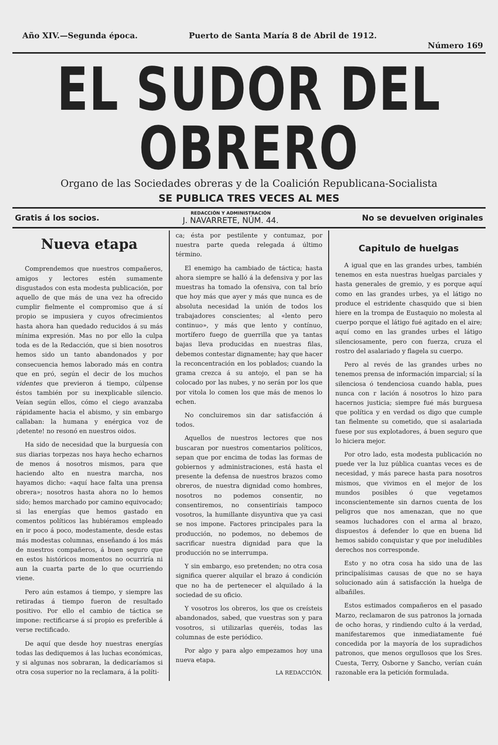Año XIV.—Segunda época. Puerto de Santa María 8 de Abril de 1912. Número 169
EL SUDOR DEL OBRERO
Organo de las Sociedades obreras y de la Coalición Republicana-Socialista
SE PUBLICA TRES VECES AL MES
Gratis á los socios. REDACCIÓN Y ADMINISTRACIÓN
J. NAVARRETE, NÚM. 44. No se devuelven originales
Nueva etapa
Comprendemos que nuestros compañeros, amigos y lectores estén sumamente disgustados con esta modesta publicación, por aquello de que más de una vez ha ofrecido cumplir fielmente el compromiso que á sí propio se impusiera y cuyos ofrecimientos hasta ahora han quedado reducidos á su más mínima expresión. Mas no por ello la culpa toda es de la Redacción, que si bien nosotros hemos sido un tanto abandonados y por consecuencia hemos laborado más en contra que en pró, según el decir de los muchos videntes que previeron á tiempo, cúlpense éstos también por su inexplicable silencio. Veían según ellos, cómo el ciego avanzaba rápidamente hacia el abismo, y sin embargo callaban: la humana y enérgica voz de ¡detente! no resonó en nuestros oidos.
Ha sido de necesidad que la burguesía con sus diarias torpezas nos haya hecho echarnos de menos á nosotros mismos, para que haciendo alto en nuestra marcha, nos hayamos dicho: «aquí hace falta una prensa obrera»; nosotros hasta ahora no lo hemos sido; hemos marchado por camino equivocado; si las energías que hemos gastado en comentos políticos las hubiéramos empleado en ir poco á poco, modestamente, desde estas más modestas columnas, enseñando á los más de nuestros compañeros, á buen seguro que en estos históricos momentos no ocurriría ni aun la cuarta parte de lo que ocurriendo viene.
Pero aún estamos á tiempo, y siempre las retiradas á tiempo fueron de resultado positivo. Por ello el cambio de táctica se impone: rectificarse á sí propio es preferible á verse rectificado.
De aquí que desde hoy nuestras energías todas las dediquemos á las luchas económicas, y si algunas nos sobraran, la dedicaríamos si otra cosa superior no la reclamara, á la políti-
ca; ésta por pestilente y contumaz, por nuestra parte queda relegada á último término.
El enemigo ha cambiado de táctica; hasta ahora siempre se halló á la defensiva y por las muestras ha tomado la ofensiva, con tal brío que hoy más que ayer y más que nunca es de absoluta necesidad la unión de todos los trabajadores conscientes; al «lento pero continuo», y más que lento y contínuo, mortífero fuego de guerrilla que ya tantas bajas lleva producidas en nuestras filas, debemos contestar dignamente; hay que hacer la reconcentración en los poblados; cuando la grama crezca á su antojo, el pan se ha colocado por las nubes, y no serán por los que por vitola lo comen los que más de menos lo echen.
No concluiremos sin dar satisfacción á todos.
Aquellos de nuestros lectores que nos buscaran por nuestros comentarios políticos, sepan que por encima de todas las formas de gobiernos y administraciones, está hasta el presente la defensa de nuestros brazos como obreros, de nuestra dignidad como hombres, nosotros no podemos consentir, no consentiremos, no consentiríais tampoco vosotros, la humillante disyuntiva que ya casi se nos impone. Factores principales para la producción, no podemos, no debemos de sacrificar nuestra dignidad para que la producción no se interrumpa.
Y sin embargo, eso pretenden; no otra cosa significa querer alquilar el brazo á condición que no ha de pertenecer el alquilado á la sociedad de su oficio.
Y vosotros los obreros, los que os creísteis abandonados, sabed, que vuestras son y para vosotros, si utilizarlas queréis, todas las columnas de este periódico.
Por algo y para algo empezamos hoy una nueva etapa.
LA REDACCIÓN.
Capitulo de huelgas
A igual que en las grandes urbes, también tenemos en esta nuestras huelgas parciales y hasta generales de gremio, y es porque aquí como en las grandes urbes, ya el látigo no produce el estridente chasquido que si bien hiere en la trompa de Eustaquio no molesta al cuerpo porque el látigo fué agitado en el aire; aquí como en las grandes urbes el látigo silenciosamente, pero con fuerza, cruza el rostro del asalariado y flagela su cuerpo.
Pero al revés de las grandes urbes no tenemos prensa de información imparcial; sí la silenciosa ó tendenciosa cuando habla, pues nunca con r lación á nosotros lo hizo para hacernos justicia; siempre fué más burguesa que política y en verdad os digo que cumple tan fielmente su cometido, que si asalariada fuese por sus explotadores, á buen seguro que lo hiciera mejor.
Por otro lado, esta modesta publicación no puede ver la luz pública cuantas veces es de necesidad, y más parece hasta para nosotros mismos, que vivimos en el mejor de los mundos posibles ó que vegetamos inconscientemente sin darnos cuenta de los peligros que nos amenazan, que no que seamos luchadores con el arma al brazo, dispuestos á defender lo que en buena lid hemos sabido conquistar y que por ineludibles derechos nos corresponde.
Esto y no otra cosa ha sido una de las principalísimas causas de que no se haya solucionado aún á satisfacción la huelga de albañiles.
Estos estimados compañeros en el pasado Marzo, reclamaron de sus patronos la jornada de ocho horas, y rindiendo culto á la verdad, manifestaremos que inmediatamente fué concedida por la mayoría de los supradichos patronos, que menos orgullosos que los Sres. Cuesta, Terry, Osborne y Sancho, verían cuán razonable era la petición formulada.